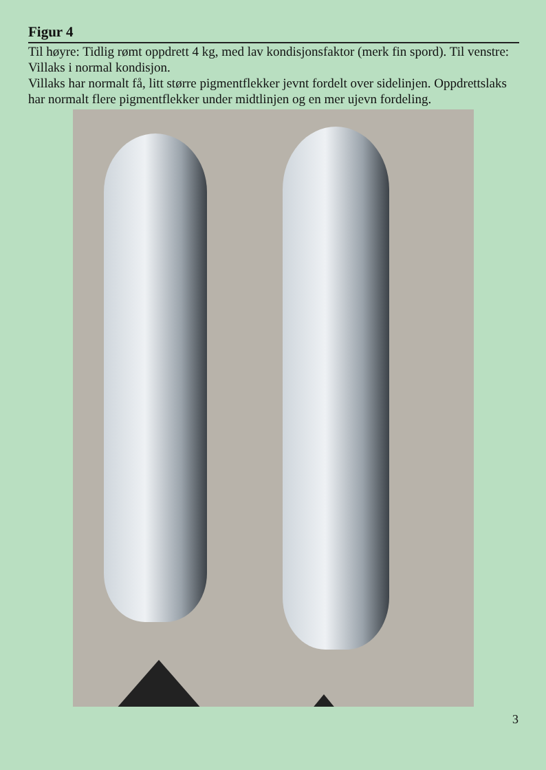Figur 4
Til høyre: Tidlig rømt oppdrett 4 kg, med lav kondisjonsfaktor (merk fin spord). Til venstre: Villaks i normal kondisjon.
Villaks har normalt få, litt større pigmentflekker jevnt fordelt over side­linjen. Oppdrettslaks har normalt flere pigmentflekker under midtlinjen og en mer ujevn fordeling.
3